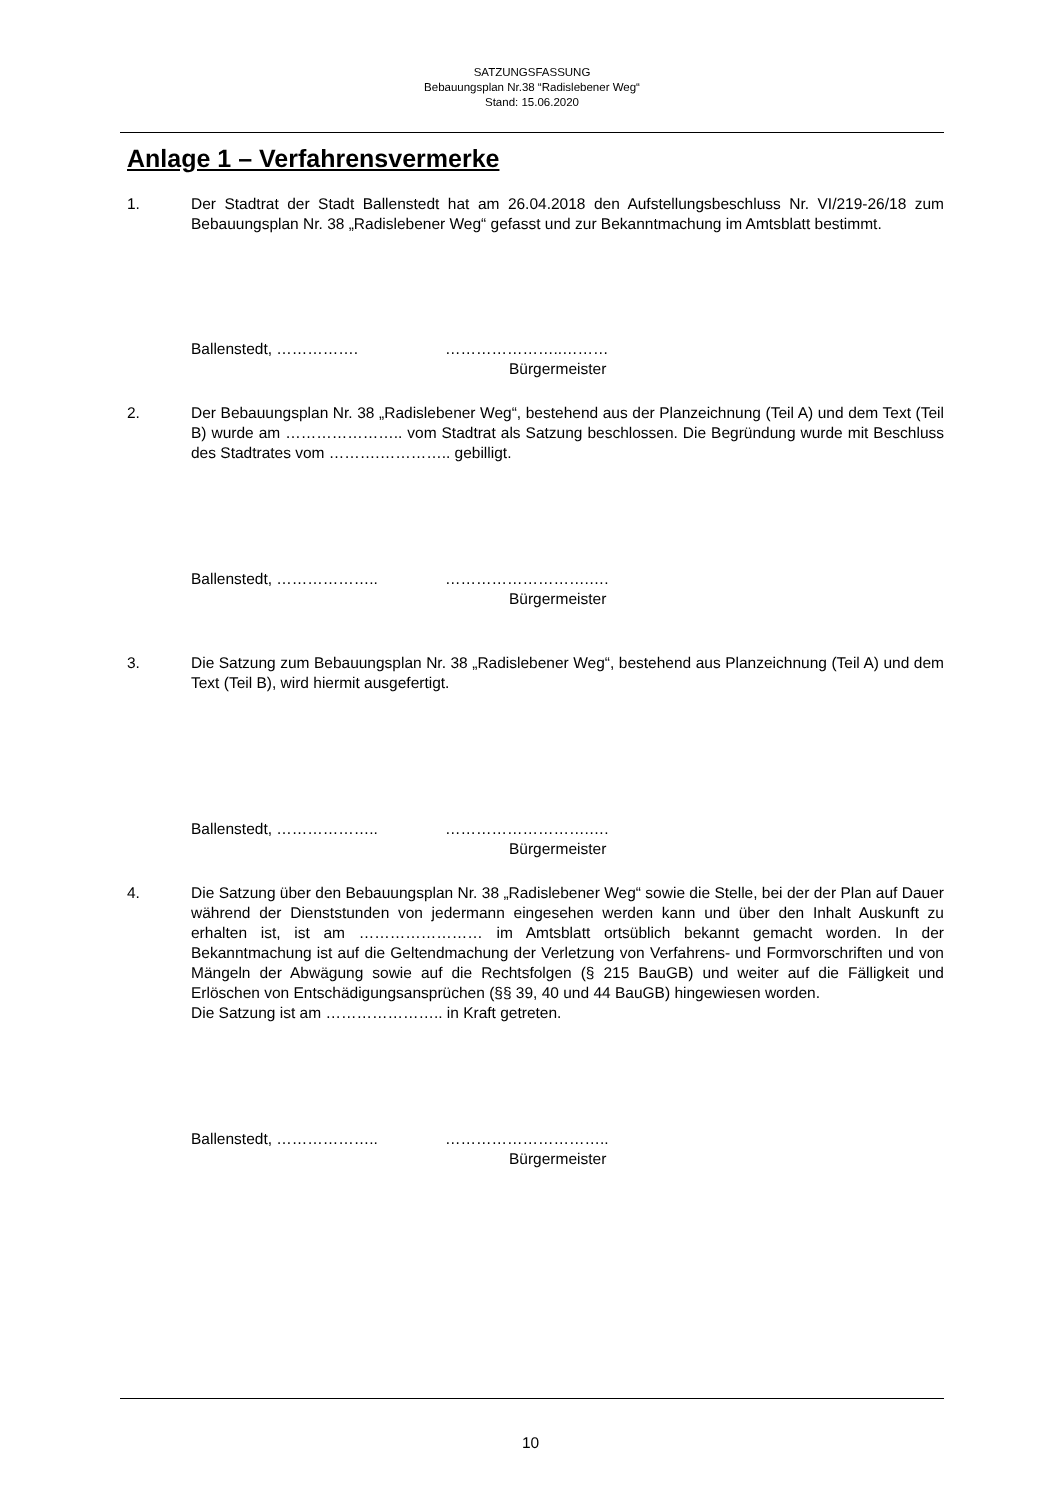SATZUNGSFASSUNG
Bebauungsplan Nr.38 “Radislebener Weg“
Stand: 15.06.2020
Anlage 1 – Verfahrensvermerke
1. Der Stadtrat der Stadt Ballenstedt hat am 26.04.2018 den Aufstellungsbeschluss Nr. VI/219-26/18 zum Bebauungsplan Nr. 38 „Radislebener Weg“ gefasst und zur Bekanntmachung im Amtsblatt bestimmt.
Ballenstedt, ……………. …………………..………
Bürgermeister
2. Der Bebauungsplan Nr. 38 „Radislebener Weg“, bestehend aus der Planzeichnung (Teil A) und dem Text (Teil B) wurde am ………………….. vom Stadtrat als Satzung beschlossen. Die Begründung wurde mit Beschluss des Stadtrates vom ……….………….. gebilligt.
Ballenstedt, ……………….. ……………………….….
Bürgermeister
3. Die Satzung zum Bebauungsplan Nr. 38 „Radislebener Weg“, bestehend aus Planzeichnung (Teil A) und dem Text (Teil B), wird hiermit ausgefertigt.
Ballenstedt, ……………….. ……………………….….
Bürgermeister
4. Die Satzung über den Bebauungsplan Nr. 38 „Radislebener Weg“ sowie die Stelle, bei der der Plan auf Dauer während der Dienststunden von jedermann eingesehen werden kann und über den Inhalt Auskunft zu erhalten ist, ist am …………………… im Amtsblatt ortsüblich bekannt gemacht worden. In der Bekanntmachung ist auf die Geltendmachung der Verletzung von Verfahrens- und Formvorschriften und von Mängeln der Abwägung sowie auf die Rechtsfolgen (§ 215 BauGB) und weiter auf die Fälligkeit und Erlöschen von Entschädigungsansprüchen (§§ 39, 40 und 44 BauGB) hingewiesen worden.
Die Satzung ist am ………………….. in Kraft getreten.
Ballenstedt, ……………….. …………………………..
Bürgermeister
10